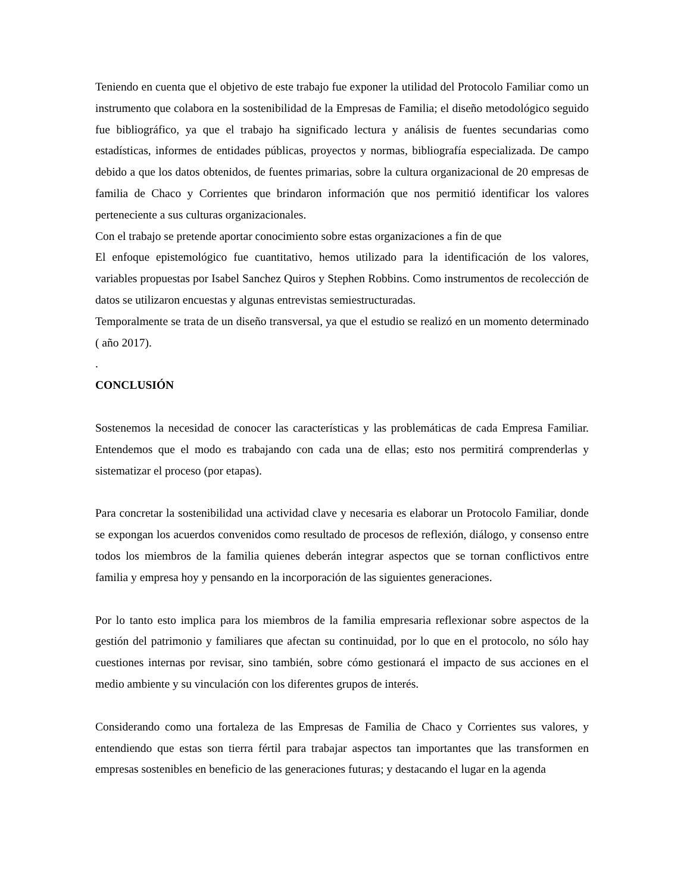Teniendo en cuenta que el objetivo de este trabajo fue exponer la utilidad del Protocolo Familiar como un instrumento que colabora en la sostenibilidad de la Empresas de Familia; el diseño metodológico seguido fue bibliográfico, ya que el trabajo ha significado lectura y análisis de fuentes secundarias como estadísticas, informes de entidades públicas, proyectos y normas, bibliografía especializada. De campo debido a que los datos obtenidos, de fuentes primarias, sobre la cultura organizacional de 20 empresas de familia de Chaco y Corrientes que brindaron información que nos permitió identificar los valores perteneciente a sus culturas organizacionales.
Con el trabajo se pretende aportar conocimiento sobre estas organizaciones a fin de que
El enfoque epistemológico fue cuantitativo, hemos utilizado para la identificación de los valores, variables propuestas por Isabel Sanchez Quiros y Stephen Robbins. Como instrumentos de recolección de datos se utilizaron encuestas y algunas entrevistas semiestructuradas.
Temporalmente se trata de un diseño transversal, ya que el estudio se realizó en un momento determinado ( año 2017).
.
CONCLUSIÓN
Sostenemos la necesidad de conocer las características y las problemáticas de cada Empresa Familiar. Entendemos que el modo es trabajando con cada una de ellas; esto nos permitirá comprenderlas y sistematizar el proceso (por etapas).
Para concretar la sostenibilidad una actividad clave y necesaria es elaborar un Protocolo Familiar, donde se expongan los acuerdos convenidos como resultado de procesos de reflexión, diálogo, y consenso entre todos los miembros de la familia quienes deberán integrar aspectos que se tornan conflictivos entre familia y empresa hoy y pensando en la incorporación de las siguientes generaciones.
Por lo tanto esto implica para los miembros de la familia empresaria reflexionar sobre aspectos de la gestión del patrimonio y familiares que afectan su continuidad, por lo que en el protocolo, no sólo hay cuestiones internas por revisar, sino también, sobre cómo gestionará el impacto de sus acciones en el medio ambiente y su vinculación con los diferentes grupos de interés.
Considerando como una fortaleza de las Empresas de Familia de Chaco y Corrientes sus valores, y entendiendo que estas son tierra fértil para trabajar aspectos tan importantes que las transformen en empresas sostenibles en beneficio de las generaciones futuras; y destacando el lugar en la agenda